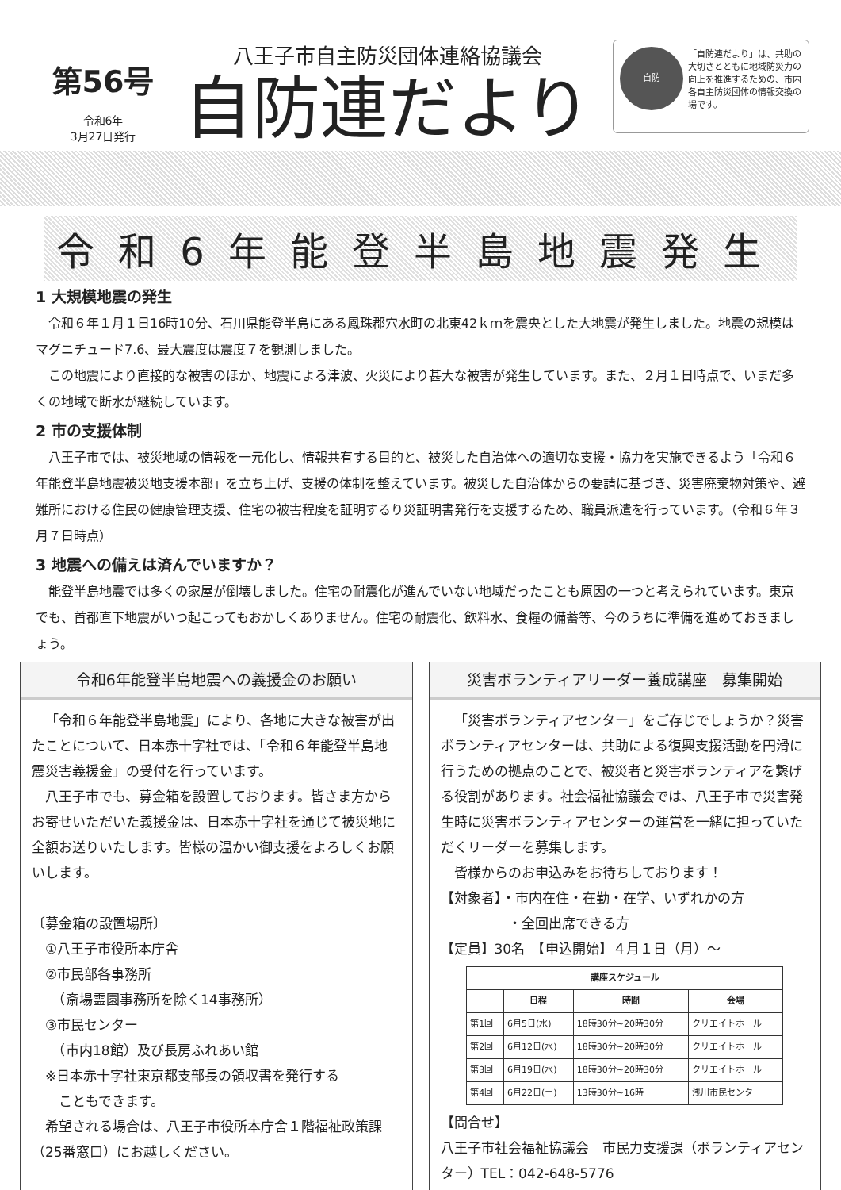第56号
令和6年
3月27日発行
八王子市自主防災団体連絡協議会
自防連だより
自防
「自防連だより」は、共助の大切さとともに地域防災力の向上を推進するための、市内各自主防災団体の情報交換の場です。
令和6年能登半島地震発生
1 大規模地震の発生
令和６年１月１日16時10分、石川県能登半島にある鳳珠郡穴水町の北東42ｋｍを震央とした大地震が発生しました。地震の規模はマグニチュード7.6、最大震度は震度７を観測しました。
この地震により直接的な被害のほか、地震による津波、火災により甚大な被害が発生しています。また、２月１日時点で、いまだ多くの地域で断水が継続しています。
2 市の支援体制
八王子市では、被災地域の情報を一元化し、情報共有する目的と、被災した自治体への適切な支援・協力を実施できるよう「令和６年能登半島地震被災地支援本部」を立ち上げ、支援の体制を整えています。被災した自治体からの要請に基づき、災害廃棄物対策や、避難所における住民の健康管理支援、住宅の被害程度を証明するり災証明書発行を支援するため、職員派遣を行っています。（令和６年３月７日時点）
3 地震への備えは済んでいますか？
能登半島地震では多くの家屋が倒壊しました。住宅の耐震化が進んでいない地域だったことも原因の一つと考えられています。東京でも、首都直下地震がいつ起こってもおかしくありません。住宅の耐震化、飲料水、食糧の備蓄等、今のうちに準備を進めておきましょう。
令和6年能登半島地震への義援金のお願い
「令和６年能登半島地震」により、各地に大きな被害が出たことについて、日本赤十字社では、「令和６年能登半島地震災害義援金」の受付を行っています。
八王子市でも、募金箱を設置しております。皆さま方からお寄せいただいた義援金は、日本赤十字社を通じて被災地に全額お送りいたします。皆様の温かい御支援をよろしくお願いします。
〔募金箱の設置場所〕
　①八王子市役所本庁舎
　②市民部各事務所
　　（斎場霊園事務所を除く14事務所）
　③市民センター
　　（市内18館）及び長房ふれあい館
　※日本赤十字社東京都支部長の領収書を発行する
　　こともできます。
希望される場合は、八王子市役所本庁舎１階福祉政策課（25番窓口）にお越しください。
災害ボランティアリーダー養成講座　募集開始
「災害ボランティアセンター」をご存じでしょうか？災害ボランティアセンターは、共助による復興支援活動を円滑に行うための拠点のことで、被災者と災害ボランティアを繋げる役割があります。社会福祉協議会では、八王子市で災害発生時に災害ボランティアセンターの運営を一緒に担っていただくリーダーを募集します。
皆様からのお申込みをお待ちしております！
【対象者】・市内在住・在勤・在学、いずれかの方
　　　　　・全回出席できる方
【定員】30名　【申込開始】４月１日（月）～
| 講座スケジュール | | | |
| --- | --- | --- | --- |
| | 日程 | 時間 | 会場 |
| 第1回 | 6月5日(水) | 18時30分~20時30分 | クリエイトホール |
| 第2回 | 6月12日(水) | 18時30分~20時30分 | クリエイトホール |
| 第3回 | 6月19日(水) | 18時30分~20時30分 | クリエイトホール |
| 第4回 | 6月22日(土) | 13時30分~16時 | 浅川市民センター |
【問合せ】
八王子市社会福祉協議会　市民力支援課（ボランティアセンター）TEL：042-648-5776